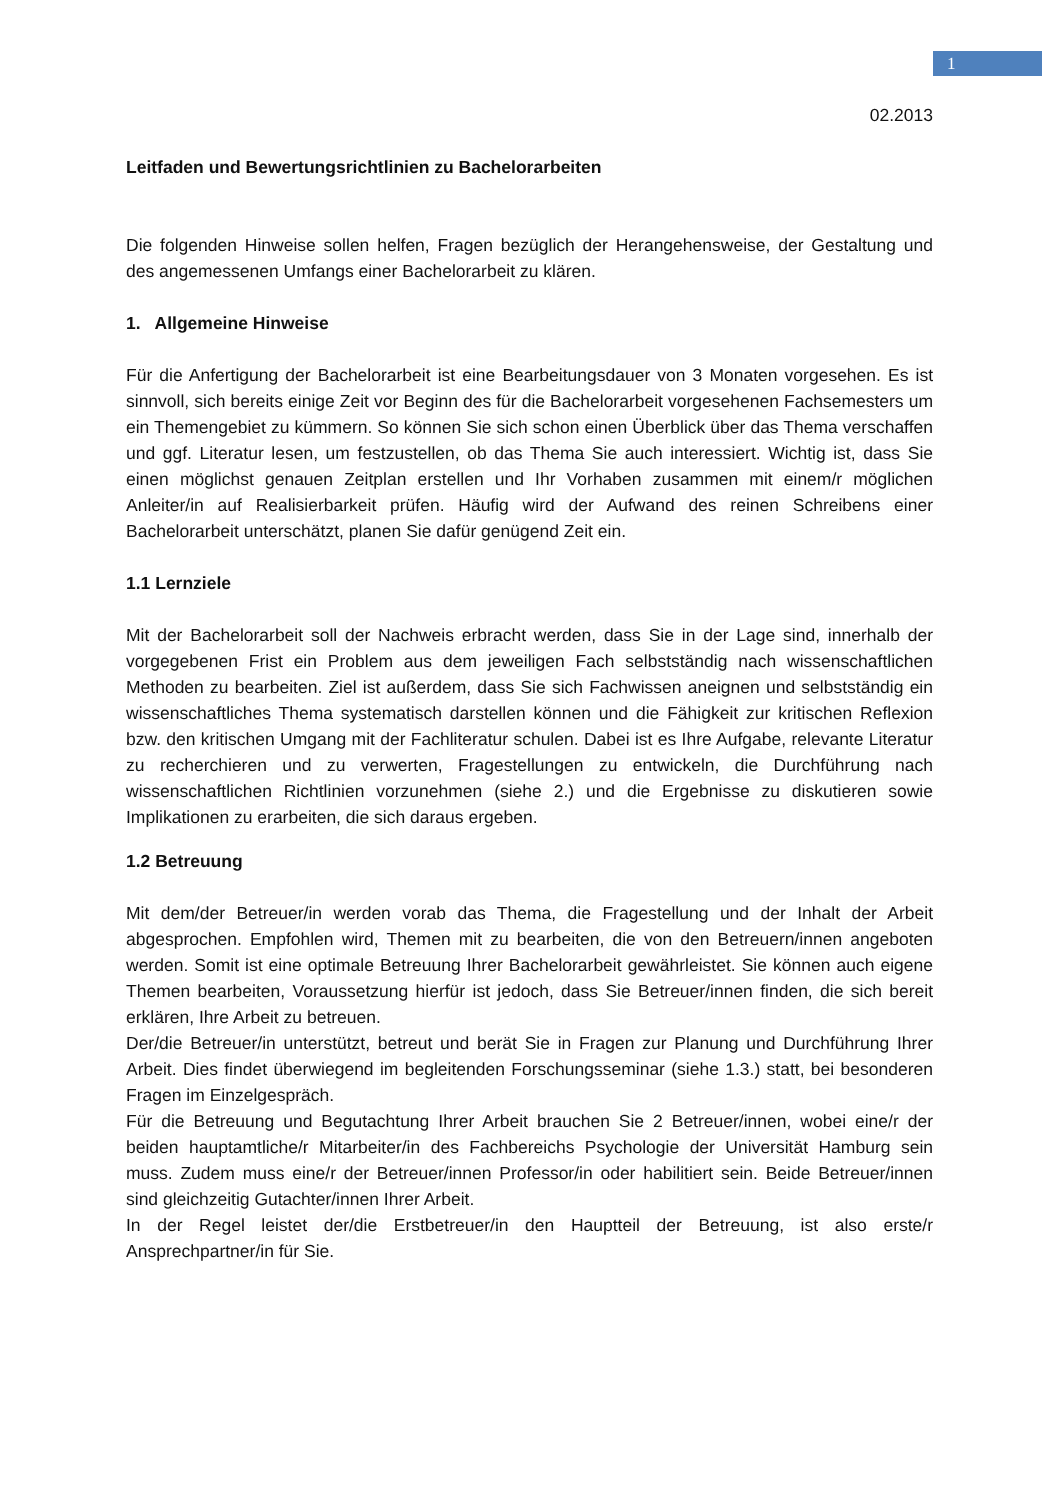1
02.2013
Leitfaden und Bewertungsrichtlinien zu Bachelorarbeiten
Die folgenden Hinweise sollen helfen, Fragen bezüglich der Herangehensweise, der Gestaltung und des angemessenen Umfangs einer Bachelorarbeit zu klären.
1. Allgemeine Hinweise
Für die Anfertigung der Bachelorarbeit ist eine Bearbeitungsdauer von 3 Monaten vorgesehen. Es ist sinnvoll, sich bereits einige Zeit vor Beginn des für die Bachelorarbeit vorgesehenen Fachsemesters um ein Themengebiet zu kümmern. So können Sie sich schon einen Überblick über das Thema verschaffen und ggf. Literatur lesen, um festzustellen, ob das Thema Sie auch interessiert. Wichtig ist, dass Sie einen möglichst genauen Zeitplan erstellen und Ihr Vorhaben zusammen mit einem/r möglichen Anleiter/in auf Realisierbarkeit prüfen. Häufig wird der Aufwand des reinen Schreibens einer Bachelorarbeit unterschätzt, planen Sie dafür genügend Zeit ein.
1.1 Lernziele
Mit der Bachelorarbeit soll der Nachweis erbracht werden, dass Sie in der Lage sind, innerhalb der vorgegebenen Frist ein Problem aus dem jeweiligen Fach selbstständig nach wissenschaftlichen Methoden zu bearbeiten. Ziel ist außerdem, dass Sie sich Fachwissen aneignen und selbstständig ein wissenschaftliches Thema systematisch darstellen können und die Fähigkeit zur kritischen Reflexion bzw. den kritischen Umgang mit der Fachliteratur schulen. Dabei ist es Ihre Aufgabe, relevante Literatur zu recherchieren und zu verwerten, Fragestellungen zu entwickeln, die Durchführung nach wissenschaftlichen Richtlinien vorzunehmen (siehe 2.) und die Ergebnisse zu diskutieren sowie Implikationen zu erarbeiten, die sich daraus ergeben.
1.2 Betreuung
Mit dem/der Betreuer/in werden vorab das Thema, die Fragestellung und der Inhalt der Arbeit abgesprochen. Empfohlen wird, Themen mit zu bearbeiten, die von den Betreuern/innen angeboten werden. Somit ist eine optimale Betreuung Ihrer Bachelorarbeit gewährleistet. Sie können auch eigene Themen bearbeiten, Voraussetzung hierfür ist jedoch, dass Sie Betreuer/innen finden, die sich bereit erklären, Ihre Arbeit zu betreuen.
Der/die Betreuer/in unterstützt, betreut und berät Sie in Fragen zur Planung und Durchführung Ihrer Arbeit. Dies findet überwiegend im begleitenden Forschungsseminar (siehe 1.3.) statt, bei besonderen Fragen im Einzelgespräch.
Für die Betreuung und Begutachtung Ihrer Arbeit brauchen Sie 2 Betreuer/innen, wobei eine/r der beiden hauptamtliche/r Mitarbeiter/in des Fachbereichs Psychologie der Universität Hamburg sein muss. Zudem muss eine/r der Betreuer/innen Professor/in oder habilitiert sein. Beide Betreuer/innen sind gleichzeitig Gutachter/innen Ihrer Arbeit.
In der Regel leistet der/die Erstbetreuer/in den Hauptteil der Betreuung, ist also erste/r Ansprechpartner/in für Sie.